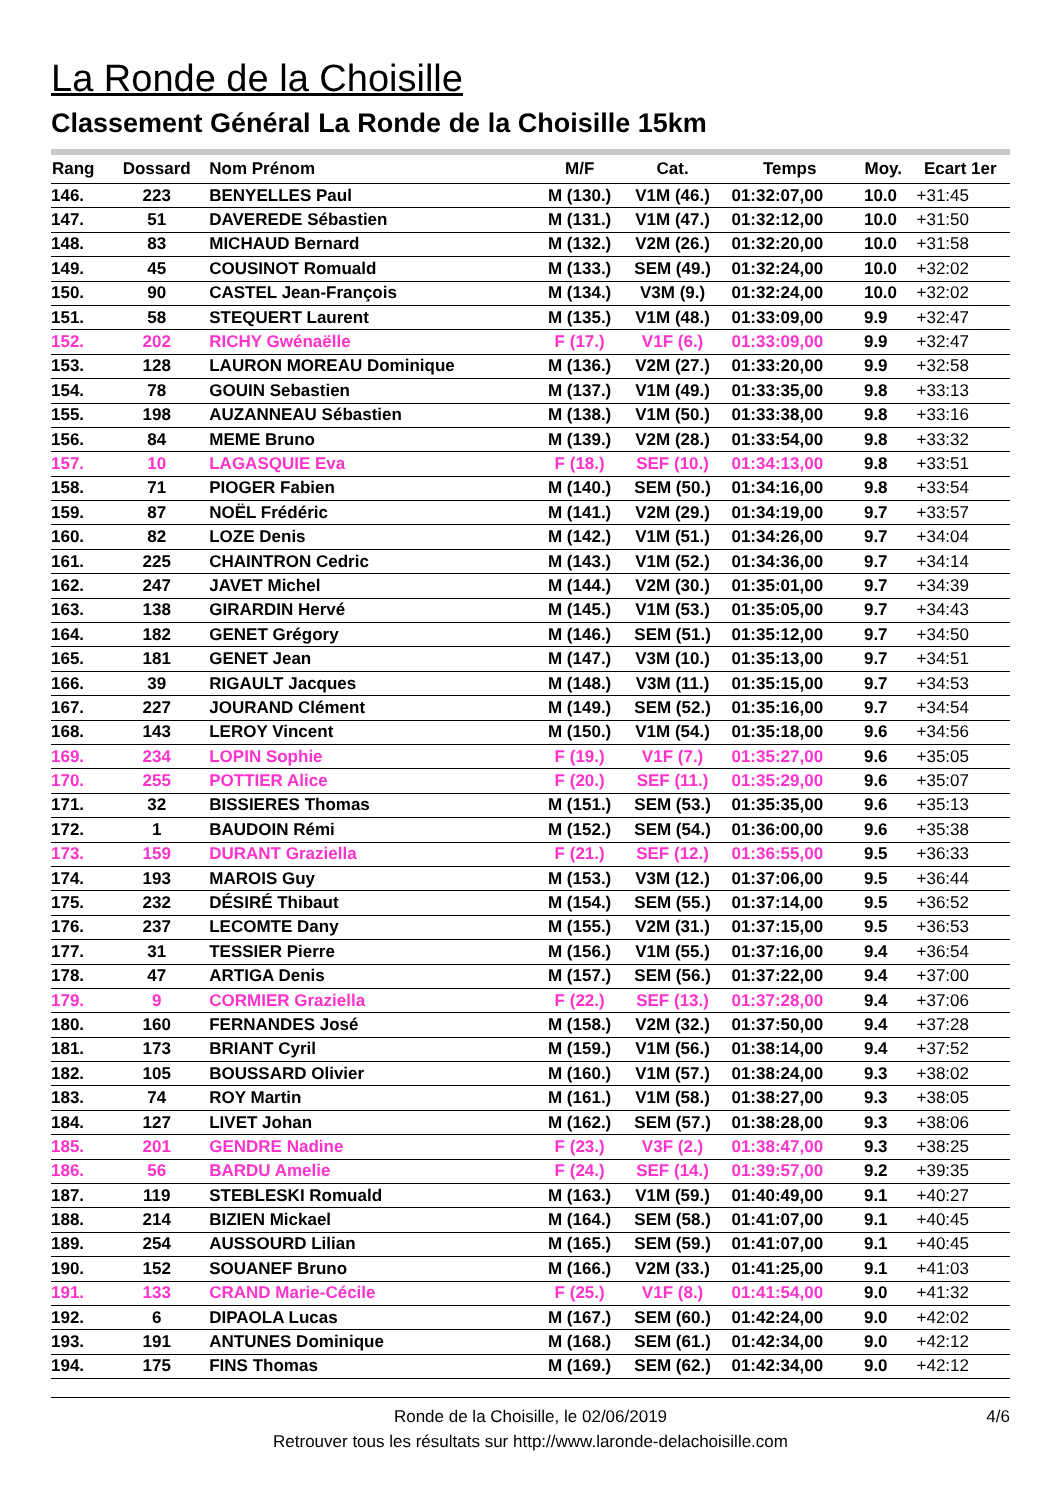La Ronde de la Choisille
Classement Général La Ronde de la Choisille 15km
| Rang | Dossard | Nom Prénom | M/F | Cat. | Temps | Moy. | Ecart 1er |
| --- | --- | --- | --- | --- | --- | --- | --- |
| 146. | 223 | BENYELLES Paul | M (130.) | V1M (46.) | 01:32:07,00 | 10.0 | +31:45 |
| 147. | 51 | DAVEREDE Sébastien | M (131.) | V1M (47.) | 01:32:12,00 | 10.0 | +31:50 |
| 148. | 83 | MICHAUD Bernard | M (132.) | V2M (26.) | 01:32:20,00 | 10.0 | +31:58 |
| 149. | 45 | COUSINOT Romuald | M (133.) | SEM (49.) | 01:32:24,00 | 10.0 | +32:02 |
| 150. | 90 | CASTEL Jean-François | M (134.) | V3M (9.) | 01:32:24,00 | 10.0 | +32:02 |
| 151. | 58 | STEQUERT Laurent | M (135.) | V1M (48.) | 01:33:09,00 | 9.9 | +32:47 |
| 152. | 202 | RICHY Gwénaëlle | F (17.) | V1F (6.) | 01:33:09,00 | 9.9 | +32:47 |
| 153. | 128 | LAURON MOREAU Dominique | M (136.) | V2M (27.) | 01:33:20,00 | 9.9 | +32:58 |
| 154. | 78 | GOUIN Sebastien | M (137.) | V1M (49.) | 01:33:35,00 | 9.8 | +33:13 |
| 155. | 198 | AUZANNEAU Sébastien | M (138.) | V1M (50.) | 01:33:38,00 | 9.8 | +33:16 |
| 156. | 84 | MEME Bruno | M (139.) | V2M (28.) | 01:33:54,00 | 9.8 | +33:32 |
| 157. | 10 | LAGASQUIE Eva | F (18.) | SEF (10.) | 01:34:13,00 | 9.8 | +33:51 |
| 158. | 71 | PIOGER Fabien | M (140.) | SEM (50.) | 01:34:16,00 | 9.8 | +33:54 |
| 159. | 87 | NOËL Frédéric | M (141.) | V2M (29.) | 01:34:19,00 | 9.7 | +33:57 |
| 160. | 82 | LOZE Denis | M (142.) | V1M (51.) | 01:34:26,00 | 9.7 | +34:04 |
| 161. | 225 | CHAINTRON Cedric | M (143.) | V1M (52.) | 01:34:36,00 | 9.7 | +34:14 |
| 162. | 247 | JAVET Michel | M (144.) | V2M (30.) | 01:35:01,00 | 9.7 | +34:39 |
| 163. | 138 | GIRARDIN Hervé | M (145.) | V1M (53.) | 01:35:05,00 | 9.7 | +34:43 |
| 164. | 182 | GENET Grégory | M (146.) | SEM (51.) | 01:35:12,00 | 9.7 | +34:50 |
| 165. | 181 | GENET Jean | M (147.) | V3M (10.) | 01:35:13,00 | 9.7 | +34:51 |
| 166. | 39 | RIGAULT Jacques | M (148.) | V3M (11.) | 01:35:15,00 | 9.7 | +34:53 |
| 167. | 227 | JOURAND Clément | M (149.) | SEM (52.) | 01:35:16,00 | 9.7 | +34:54 |
| 168. | 143 | LEROY Vincent | M (150.) | V1M (54.) | 01:35:18,00 | 9.6 | +34:56 |
| 169. | 234 | LOPIN Sophie | F (19.) | V1F (7.) | 01:35:27,00 | 9.6 | +35:05 |
| 170. | 255 | POTTIER Alice | F (20.) | SEF (11.) | 01:35:29,00 | 9.6 | +35:07 |
| 171. | 32 | BISSIERES Thomas | M (151.) | SEM (53.) | 01:35:35,00 | 9.6 | +35:13 |
| 172. | 1 | BAUDOIN Rémi | M (152.) | SEM (54.) | 01:36:00,00 | 9.6 | +35:38 |
| 173. | 159 | DURANT Graziella | F (21.) | SEF (12.) | 01:36:55,00 | 9.5 | +36:33 |
| 174. | 193 | MAROIS Guy | M (153.) | V3M (12.) | 01:37:06,00 | 9.5 | +36:44 |
| 175. | 232 | DÉSIRÉ Thibaut | M (154.) | SEM (55.) | 01:37:14,00 | 9.5 | +36:52 |
| 176. | 237 | LECOMTE Dany | M (155.) | V2M (31.) | 01:37:15,00 | 9.5 | +36:53 |
| 177. | 31 | TESSIER Pierre | M (156.) | V1M (55.) | 01:37:16,00 | 9.4 | +36:54 |
| 178. | 47 | ARTIGA Denis | M (157.) | SEM (56.) | 01:37:22,00 | 9.4 | +37:00 |
| 179. | 9 | CORMIER Graziella | F (22.) | SEF (13.) | 01:37:28,00 | 9.4 | +37:06 |
| 180. | 160 | FERNANDES José | M (158.) | V2M (32.) | 01:37:50,00 | 9.4 | +37:28 |
| 181. | 173 | BRIANT Cyril | M (159.) | V1M (56.) | 01:38:14,00 | 9.4 | +37:52 |
| 182. | 105 | BOUSSARD Olivier | M (160.) | V1M (57.) | 01:38:24,00 | 9.3 | +38:02 |
| 183. | 74 | ROY Martin | M (161.) | V1M (58.) | 01:38:27,00 | 9.3 | +38:05 |
| 184. | 127 | LIVET Johan | M (162.) | SEM (57.) | 01:38:28,00 | 9.3 | +38:06 |
| 185. | 201 | GENDRE Nadine | F (23.) | V3F (2.) | 01:38:47,00 | 9.3 | +38:25 |
| 186. | 56 | BARDU Amelie | F (24.) | SEF (14.) | 01:39:57,00 | 9.2 | +39:35 |
| 187. | 119 | STEBLESKI Romuald | M (163.) | V1M (59.) | 01:40:49,00 | 9.1 | +40:27 |
| 188. | 214 | BIZIEN Mickael | M (164.) | SEM (58.) | 01:41:07,00 | 9.1 | +40:45 |
| 189. | 254 | AUSSOURD Lilian | M (165.) | SEM (59.) | 01:41:07,00 | 9.1 | +40:45 |
| 190. | 152 | SOUANEF Bruno | M (166.) | V2M (33.) | 01:41:25,00 | 9.1 | +41:03 |
| 191. | 133 | CRAND Marie-Cécile | F (25.) | V1F (8.) | 01:41:54,00 | 9.0 | +41:32 |
| 192. | 6 | DIPAOLA Lucas | M (167.) | SEM (60.) | 01:42:24,00 | 9.0 | +42:02 |
| 193. | 191 | ANTUNES Dominique | M (168.) | SEM (61.) | 01:42:34,00 | 9.0 | +42:12 |
| 194. | 175 | FINS Thomas | M (169.) | SEM (62.) | 01:42:34,00 | 9.0 | +42:12 |
Ronde de la Choisille, le 02/06/2019 4/6
Retrouver tous les résultats sur http://www.laronde-delachoisille.com